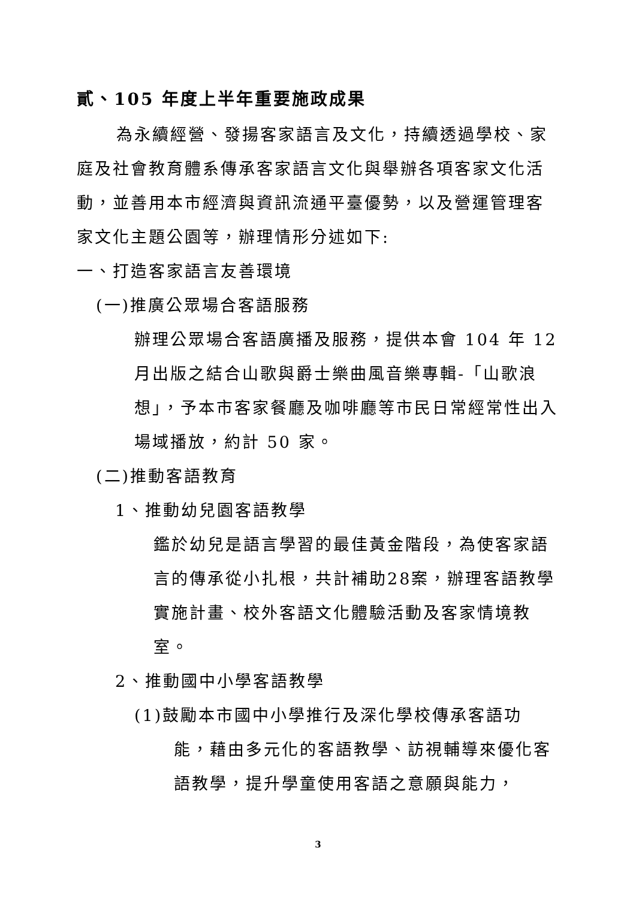貳、105 年度上半年重要施政成果
為永續經營、發揚客家語言及文化，持續透過學校、家庭及社會教育體系傳承客家語言文化與舉辦各項客家文化活動，並善用本市經濟與資訊流通平臺優勢，以及營運管理客家文化主題公園等，辦理情形分述如下:
一、打造客家語言友善環境
(一)推廣公眾場合客語服務
辦理公眾場合客語廣播及服務，提供本會 104 年 12 月出版之結合山歌與爵士樂曲風音樂專輯-「山歌浪想」，予本市客家餐廳及咖啡廳等市民日常經常性出入場域播放，約計 50 家。
(二)推動客語教育
1、推動幼兒園客語教學
鑑於幼兒是語言學習的最佳黃金階段，為使客家語言的傳承從小扎根，共計補助28案，辦理客語教學實施計畫、校外客語文化體驗活動及客家情境教室。
2、推動國中小學客語教學
(1)鼓勵本市國中小學推行及深化學校傳承客語功
能，藉由多元化的客語教學、訪視輔導來優化客語教學，提升學童使用客語之意願與能力，
3